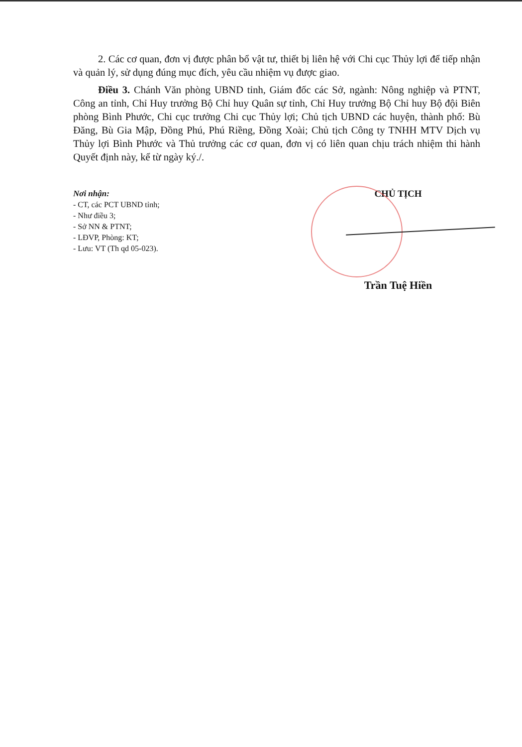2. Các cơ quan, đơn vị được phân bổ vật tư, thiết bị liên hệ với Chi cục Thủy lợi để tiếp nhận và quản lý, sử dụng đúng mục đích, yêu cầu nhiệm vụ được giao.
Điều 3. Chánh Văn phòng UBND tỉnh, Giám đốc các Sở, ngành: Nông nghiệp và PTNT, Công an tỉnh, Chỉ Huy trưởng Bộ Chỉ huy Quân sự tỉnh, Chỉ Huy trưởng Bộ Chỉ huy Bộ đội Biên phòng Bình Phước, Chi cục trưởng Chi cục Thủy lợi; Chủ tịch UBND các huyện, thành phố: Bù Đăng, Bù Gia Mập, Đồng Phú, Phú Riềng, Đồng Xoài; Chủ tịch Công ty TNHH MTV Dịch vụ Thủy lợi Bình Phước và Thủ trưởng các cơ quan, đơn vị có liên quan chịu trách nhiệm thi hành Quyết định này, kể từ ngày ký./.
Nơi nhận:
- CT, các PCT UBND tỉnh;
- Như điều 3;
- Sở NN & PTNT;
- LĐVP, Phòng: KT;
- Lưu: VT (Th qd 05-023).
CHỦ TỊCH
Trần Tuệ Hiền